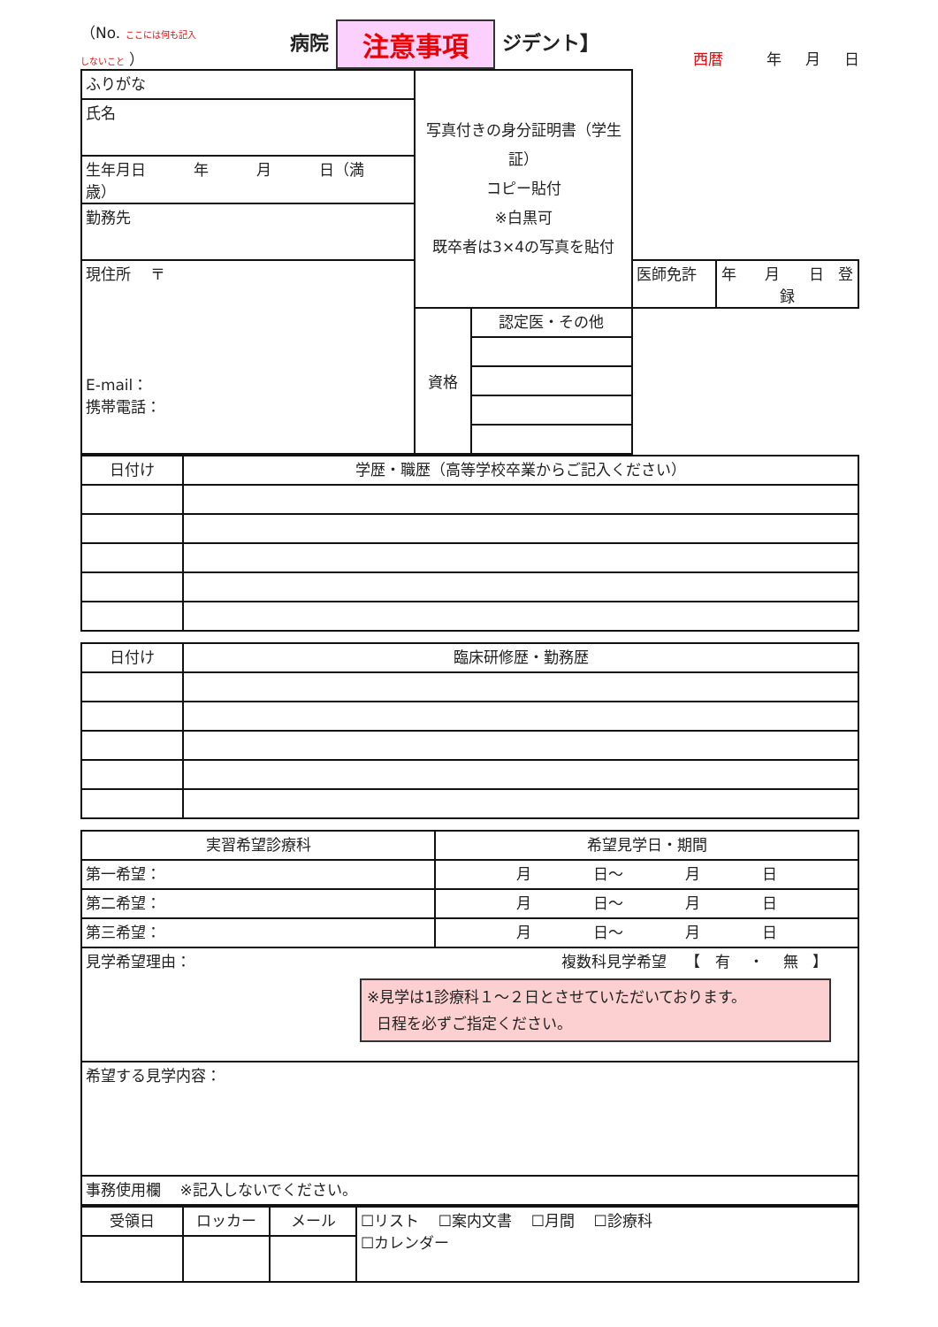（No. ここには何も記入
しないこと ） 病院 注意事項 ジデント】 西暦 年 月 日
| ふりがな | 写真付きの身分証明書（学生証） コピー貼付 ※白黒可 既卒者は3×4の写真を貼付 | | | |
| 氏名 | | | | |
| 生年月日 年 月 日（満 歳） | | | | |
| 勤務先 | | | | |
| 現住所 〒 E-mail： 携帯電話： | | | 医師免許 | 年 月 日 登録 |
| | 資格 | 認定医・その他 | | |
| 日付け | 学歴・職歴（高等学校卒業からご記入ください） |
| 日付け | 臨床研修歴・勤務歴 |
| 実習希望診療科 | 希望見学日・期間 |
| 第一希望： | 月 日～ 月 日 |
| 第二希望： | 月 日～ 月 日 |
| 第三希望： | 月 日～ 月 日 |
| 見学希望理由： 複数科見学希望 【 有 ・ 無 】 ※見学は1診療科１～２日とさせていただいております。 日程を必ずご指定ください。 | |
| 希望する見学内容： | |
| 事務使用欄 ※記入しないでください。 | |
| 受領日 | ロッカー | メール | ☐リスト ☐案内文書 ☐月間 ☐診療科 ☐カレンダー |